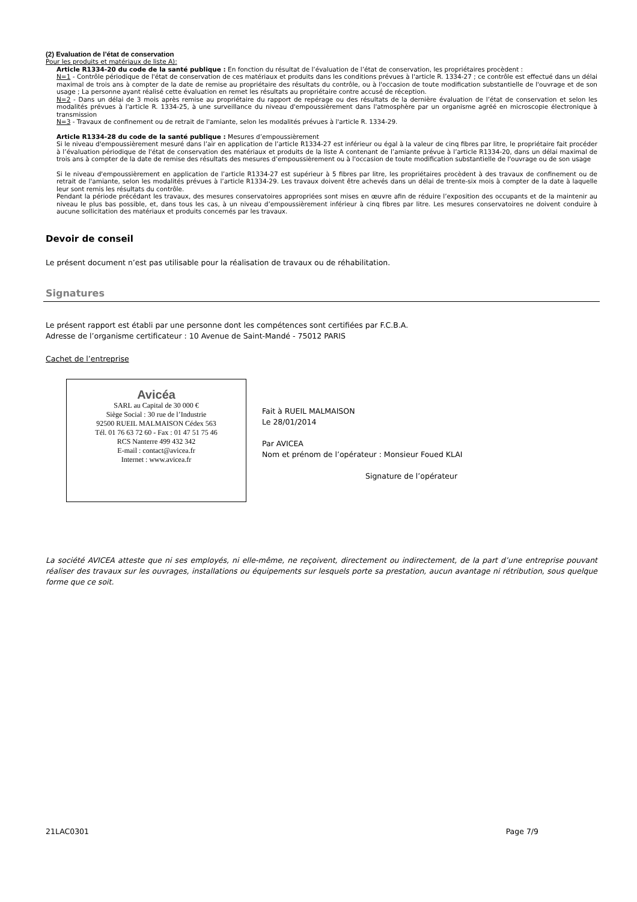(2) Evaluation de l’état de conservation
Pour les produits et matériaux de liste A):
Article R1334-20 du code de la santé publique : En fonction du résultat de l’évaluation de l’état de conservation, les propriétaires procèdent :
N=1 - Contrôle périodique de l'état de conservation de ces matériaux et produits dans les conditions prévues à l'article R. 1334-27 ; ce contrôle est effectué dans un délai maximal de trois ans à compter de la date de remise au propriétaire des résultats du contrôle, ou à l'occasion de toute modification substantielle de l'ouvrage et de son usage ; La personne ayant réalisé cette évaluation en remet les résultats au propriétaire contre accusé de réception.
N=2 - Dans un délai de 3 mois après remise au propriétaire du rapport de repérage ou des résultats de la dernière évaluation de l’état de conservation et selon les modalités prévues à l'article R. 1334-25, à une surveillance du niveau d'empoussièrement dans l'atmosphère par un organisme agréé en microscopie électronique à transmission
N=3 - Travaux de confinement ou de retrait de l'amiante, selon les modalités prévues à l'article R. 1334-29.
Article R1334-28 du code de la santé publique : Mesures d’empoussièrement
Si le niveau d'empoussièrement mesuré dans l’air en application de l’article R1334-27 est inférieur ou égal à la valeur de cinq fibres par litre, le propriétaire fait procéder à l’évaluation périodique de l'état de conservation des matériaux et produits de la liste A contenant de l’amiante prévue à l’article R1334-20, dans un délai maximal de trois ans à compter de la date de remise des résultats des mesures d’empoussièrement ou à l'occasion de toute modification substantielle de l'ouvrage ou de son usage
Si le niveau d'empoussièrement en application de l’article R1334-27 est supérieur à 5 fibres par litre, les propriétaires procèdent à des travaux de confinement ou de retrait de l'amiante, selon les modalités prévues à l’article R1334-29. Les travaux doivent être achevés dans un délai de trente-six mois à compter de la date à laquelle leur sont remis les résultats du contrôle.
Pendant la période précédant les travaux, des mesures conservatoires appropriées sont mises en œuvre afin de réduire l’exposition des occupants et de la maintenir au niveau le plus bas possible, et, dans tous les cas, à un niveau d’empoussièrement inférieur à cinq fibres par litre. Les mesures conservatoires ne doivent conduire à aucune sollicitation des matériaux et produits concernés par les travaux.
Devoir de conseil
Le présent document n’est pas utilisable pour la réalisation de travaux ou de réhabilitation.
Signatures
Le présent rapport est établi par une personne dont les compétences sont certifiées par F.C.B.A.
Adresse de l’organisme certificateur : 10 Avenue de Saint-Mandé - 75012 PARIS
Cachet de l’entreprise
Avicéa
SARL au Capital de 30 000 €
Siège Social : 30 rue de l’Industrie
92500 RUEIL MALMAISON Cédex 563
Tél. 01 76 63 72 60 - Fax : 01 47 51 75 46
RCS Nanterre 499 432 342
E-mail : contact@avicea.fr
Internet : www.avicea.fr
Fait à RUEIL MALMAISON
Le 28/01/2014
Par AVICEA
Nom et prénom de l’opérateur : Monsieur Foued KLAI
Signature de l’opérateur
La société AVICEA atteste que ni ses employés, ni elle-même, ne reçoivent, directement ou indirectement, de la part d’une entreprise pouvant réaliser des travaux sur les ouvrages, installations ou équipements sur lesquels porte sa prestation, aucun avantage ni rétribution, sous quelque forme que ce soit.
21LAC0301 Page 7/9